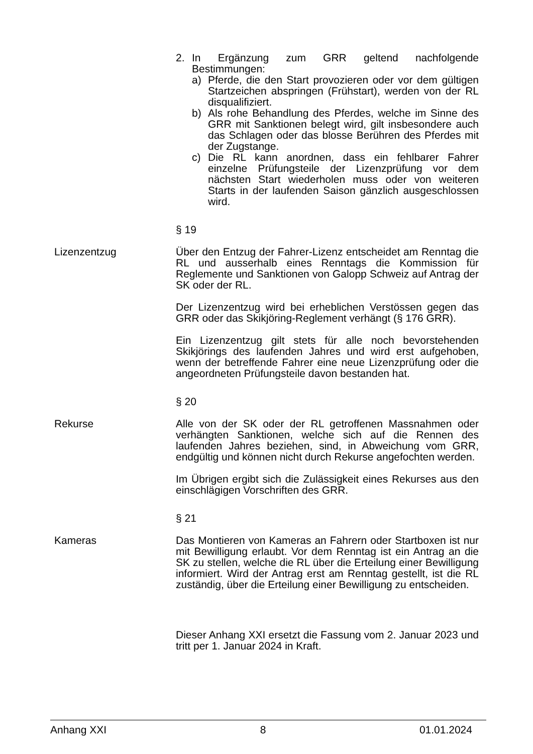2. In Ergänzung zum GRR geltend nachfolgende Bestimmungen:
a) Pferde, die den Start provozieren oder vor dem gültigen Startzeichen abspringen (Frühstart), werden von der RL disqualifiziert.
b) Als rohe Behandlung des Pferdes, welche im Sinne des GRR mit Sanktionen belegt wird, gilt insbesondere auch das Schlagen oder das blosse Berühren des Pferdes mit der Zugstange.
c) Die RL kann anordnen, dass ein fehlbarer Fahrer einzelne Prüfungsteile der Lizenzprüfung vor dem nächsten Start wiederholen muss oder von weiteren Starts in der laufenden Saison gänzlich ausgeschlossen wird.
§ 19
Lizenzentzug Über den Entzug der Fahrer-Lizenz entscheidet am Renntag die RL und ausserhalb eines Renntags die Kommission für Reglemente und Sanktionen von Galopp Schweiz auf Antrag der SK oder der RL.
Der Lizenzentzug wird bei erheblichen Verstössen gegen das GRR oder das Skikjöring-Reglement verhängt (§ 176 GRR).
Ein Lizenzentzug gilt stets für alle noch bevorstehenden Skikjörings des laufenden Jahres und wird erst aufgehoben, wenn der betreffende Fahrer eine neue Lizenzprüfung oder die angeordneten Prüfungsteile davon bestanden hat.
§ 20
Rekurse Alle von der SK oder der RL getroffenen Massnahmen oder verhängten Sanktionen, welche sich auf die Rennen des laufenden Jahres beziehen, sind, in Abweichung vom GRR, endgültig und können nicht durch Rekurse angefochten werden.
Im Übrigen ergibt sich die Zulässigkeit eines Rekurses aus den einschlägigen Vorschriften des GRR.
§ 21
Kameras Das Montieren von Kameras an Fahrern oder Startboxen ist nur mit Bewilligung erlaubt. Vor dem Renntag ist ein Antrag an die SK zu stellen, welche die RL über die Erteilung einer Bewilligung informiert. Wird der Antrag erst am Renntag gestellt, ist die RL zuständig, über die Erteilung einer Bewilligung zu entscheiden.
Dieser Anhang XXI ersetzt die Fassung vom 2. Januar 2023 und tritt per 1. Januar 2024 in Kraft.
Anhang XXI 8 01.01.2024